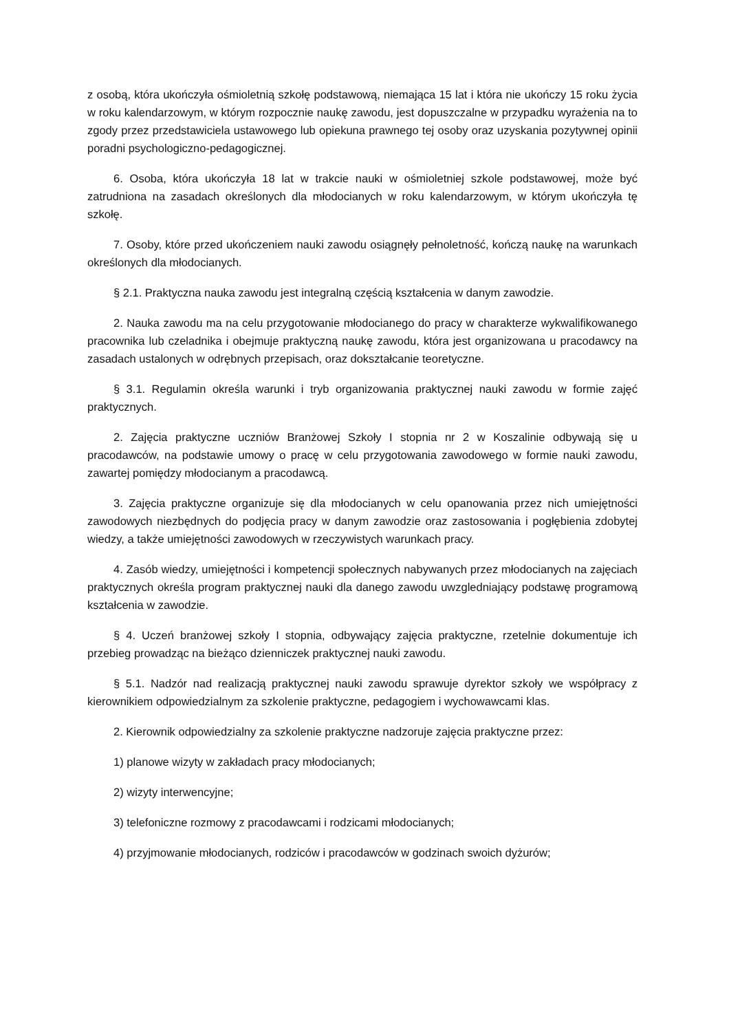z osobą, która ukończyła ośmioletnią szkołę podstawową, niemająca 15 lat i która nie ukończy 15 roku życia w roku kalendarzowym, w którym rozpocznie naukę zawodu, jest dopuszczalne w przypadku wyrażenia na to zgody przez przedstawiciela ustawowego lub opiekuna prawnego tej osoby oraz uzyskania pozytywnej opinii poradni psychologiczno-pedagogicznej.
6. Osoba, która ukończyła 18 lat w trakcie nauki w ośmioletniej szkole podstawowej, może być zatrudniona na zasadach określonych dla młodocianych w roku kalendarzowym, w którym ukończyła tę szkołę.
7. Osoby, które przed ukończeniem nauki zawodu osiągnęły pełnoletność, kończą naukę na warunkach określonych dla młodocianych.
§ 2.1. Praktyczna nauka zawodu jest integralną częścią kształcenia w danym zawodzie.
2. Nauka zawodu ma na celu przygotowanie młodocianego do pracy w charakterze wykwalifikowanego pracownika lub czeladnika i obejmuje praktyczną naukę zawodu, która jest organizowana u pracodawcy na zasadach ustalonych w odrębnych przepisach, oraz dokształcanie teoretyczne.
§ 3.1. Regulamin określa warunki i tryb organizowania praktycznej nauki zawodu w formie zajęć praktycznych.
2. Zajęcia praktyczne uczniów Branżowej Szkoły I stopnia nr 2 w Koszalinie odbywają się u pracodawców, na podstawie umowy o pracę w celu przygotowania zawodowego w formie nauki zawodu, zawartej pomiędzy młodocianym a pracodawcą.
3. Zajęcia praktyczne organizuje się dla młodocianych w celu opanowania przez nich umiejętności zawodowych niezbędnych do podjęcia pracy w danym zawodzie oraz zastosowania i pogłębienia zdobytej wiedzy, a także umiejętności zawodowych w rzeczywistych warunkach pracy.
4. Zasób wiedzy, umiejętności i kompetencji społecznych nabywanych przez młodocianych na zajęciach praktycznych określa program praktycznej nauki dla danego zawodu uwzgledniający podstawę programową kształcenia w zawodzie.
§ 4. Uczeń branżowej szkoły I stopnia, odbywający zajęcia praktyczne, rzetelnie dokumentuje ich przebieg prowadząc na bieżąco dzienniczek praktycznej nauki zawodu.
§ 5.1. Nadzór nad realizacją praktycznej nauki zawodu sprawuje dyrektor szkoły we współpracy z kierownikiem odpowiedzialnym za szkolenie praktyczne, pedagogiem i wychowawcami klas.
2. Kierownik odpowiedzialny za szkolenie praktyczne nadzoruje zajęcia praktyczne przez:
1) planowe wizyty w zakładach pracy młodocianych;
2) wizyty interwencyjne;
3) telefoniczne rozmowy z pracodawcami i rodzicami młodocianych;
4) przyjmowanie młodocianych, rodziców i pracodawców w godzinach swoich dyżurów;